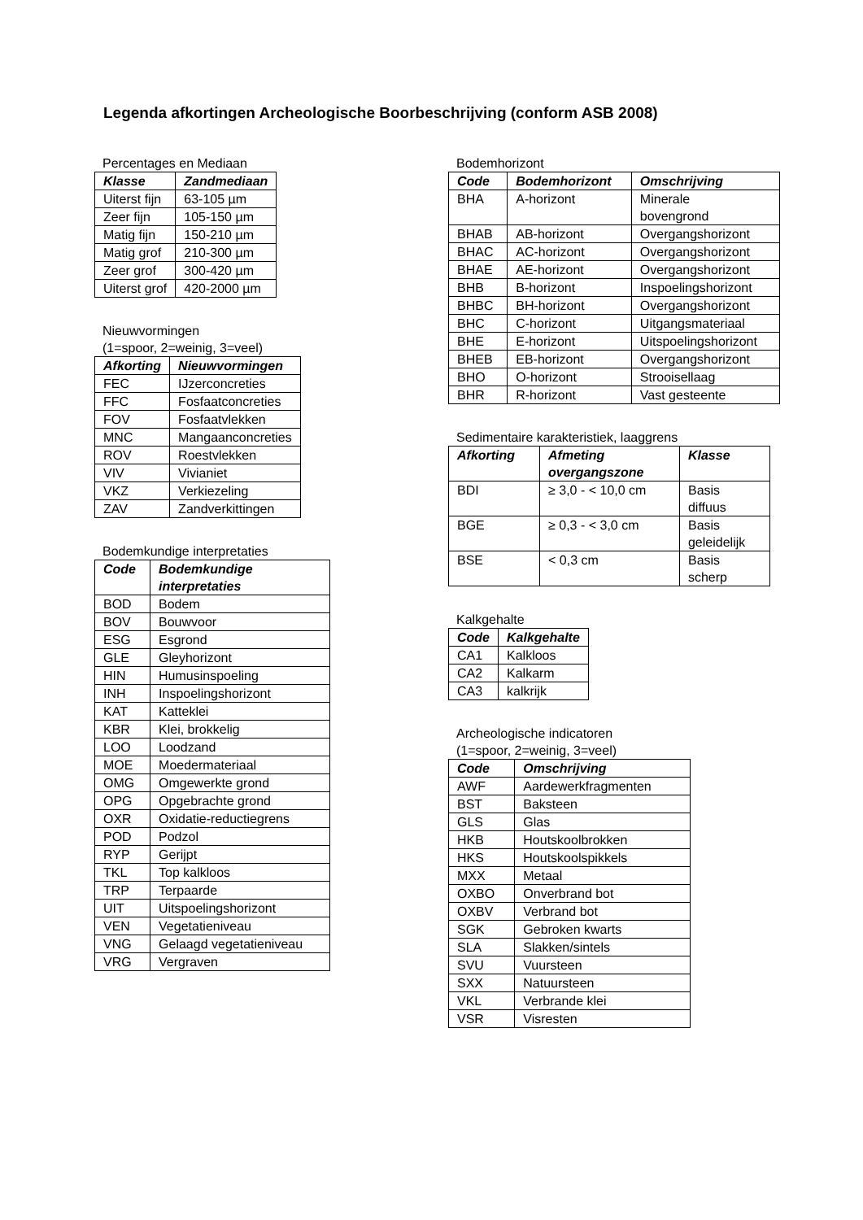Legenda afkortingen Archeologische Boorbeschrijving (conform ASB 2008)
Percentages en Mediaan
| Klasse | Zandmediaan |
| --- | --- |
| Uiterst fijn | 63-105 µm |
| Zeer fijn | 105-150 µm |
| Matig fijn | 150-210 µm |
| Matig grof | 210-300 µm |
| Zeer grof | 300-420 µm |
| Uiterst grof | 420-2000 µm |
Nieuwvormingen
(1=spoor, 2=weinig, 3=veel)
| Afkorting | Nieuwvormingen |
| --- | --- |
| FEC | IJzerconcreties |
| FFC | Fosfaatconcreties |
| FOV | Fosfaatvlekken |
| MNC | Mangaanconcreties |
| ROV | Roestvlekken |
| VIV | Vivianiet |
| VKZ | Verkiezeling |
| ZAV | Zandverkittingen |
Bodemkundige interpretaties
| Code | Bodemkundige interpretaties |
| --- | --- |
| BOD | Bodem |
| BOV | Bouwvoor |
| ESG | Esgrond |
| GLE | Gleyhorizont |
| HIN | Humusinspoeling |
| INH | Inspoelingshorizont |
| KAT | Katteklei |
| KBR | Klei, brokkelig |
| LOO | Loodzand |
| MOE | Moedermateriaal |
| OMG | Omgewerkte grond |
| OPG | Opgebrachte grond |
| OXR | Oxidatie-reductiegrens |
| POD | Podzol |
| RYP | Gerijpt |
| TKL | Top kalkloos |
| TRP | Terpaarde |
| UIT | Uitspoelingshorizont |
| VEN | Vegetatieniveau |
| VNG | Gelaagd vegetatieniveau |
| VRG | Vergraven |
Bodemhorizont
| Code | Bodemhorizont | Omschrijving |
| --- | --- | --- |
| BHA | A-horizont | Minerale bovengrond |
| BHAB | AB-horizont | Overgangshorizont |
| BHAC | AC-horizont | Overgangshorizont |
| BHAE | AE-horizont | Overgangshorizont |
| BHB | B-horizont | Inspoelingshorizont |
| BHBC | BH-horizont | Overgangshorizont |
| BHC | C-horizont | Uitgangsmateriaal |
| BHE | E-horizont | Uitspoelingshorizont |
| BHEB | EB-horizont | Overgangshorizont |
| BHO | O-horizont | Strooisellaag |
| BHR | R-horizont | Vast gesteente |
Sedimentaire karakteristiek, laaggrens
| Afkorting | Afmeting overgangszone | Klasse |
| --- | --- | --- |
| BDI | ≥ 3,0 - < 10,0 cm | Basis diffuus |
| BGE | ≥ 0,3 - < 3,0 cm | Basis geleidelijk |
| BSE | < 0,3 cm | Basis scherp |
Kalkgehalte
| Code | Kalkgehalte |
| --- | --- |
| CA1 | Kalkloos |
| CA2 | Kalkarm |
| CA3 | kalkrijk |
Archeologische indicatoren
(1=spoor, 2=weinig, 3=veel)
| Code | Omschrijving |
| --- | --- |
| AWF | Aardewerkfragmenten |
| BST | Baksteen |
| GLS | Glas |
| HKB | Houtskoolbrokken |
| HKS | Houtskoolspikkels |
| MXX | Metaal |
| OXBO | Onverbrand bot |
| OXBV | Verbrand bot |
| SGK | Gebroken kwarts |
| SLA | Slakken/sintels |
| SVU | Vuursteen |
| SXX | Natuursteen |
| VKL | Verbrande klei |
| VSR | Visresten |